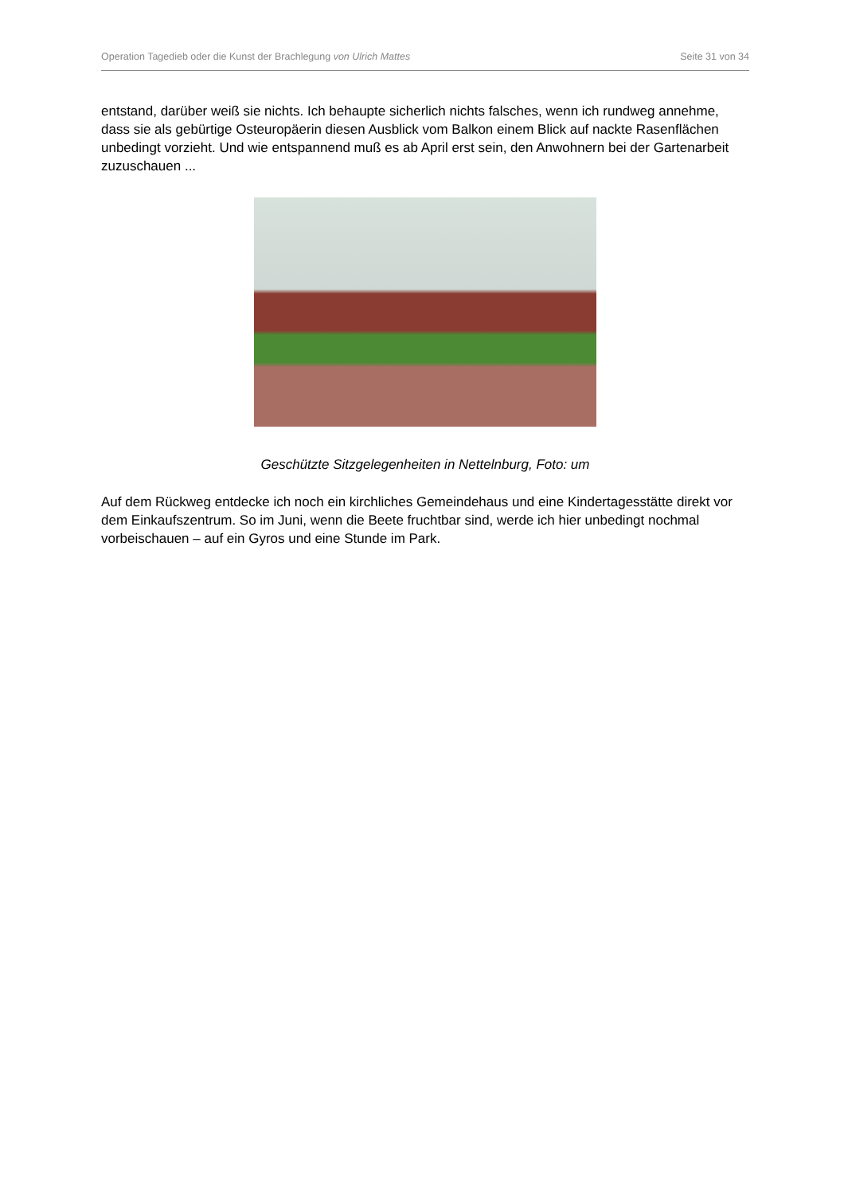Operation Tagedieb oder die Kunst der Brachlegung von Ulrich Mattes Seite 31 von 34
entstand, darüber weiß sie nichts. Ich behaupte sicherlich nichts falsches, wenn ich rundweg annehme, dass sie als gebürtige Osteuropäerin diesen Ausblick vom Balkon einem Blick auf nackte Rasenflächen unbedingt vorzieht. Und wie entspannend muß es ab April erst sein, den Anwohnern bei der Gartenarbeit zuzuschauen ...
Geschützte Sitzgelegenheiten in Nettelnburg, Foto: um
Auf dem Rückweg entdecke ich noch ein kirchliches Gemeindehaus und eine Kindertagesstätte direkt vor dem Einkaufszentrum. So im Juni, wenn die Beete fruchtbar sind, werde ich hier unbedingt nochmal vorbeischauen – auf ein Gyros und eine Stunde im Park.